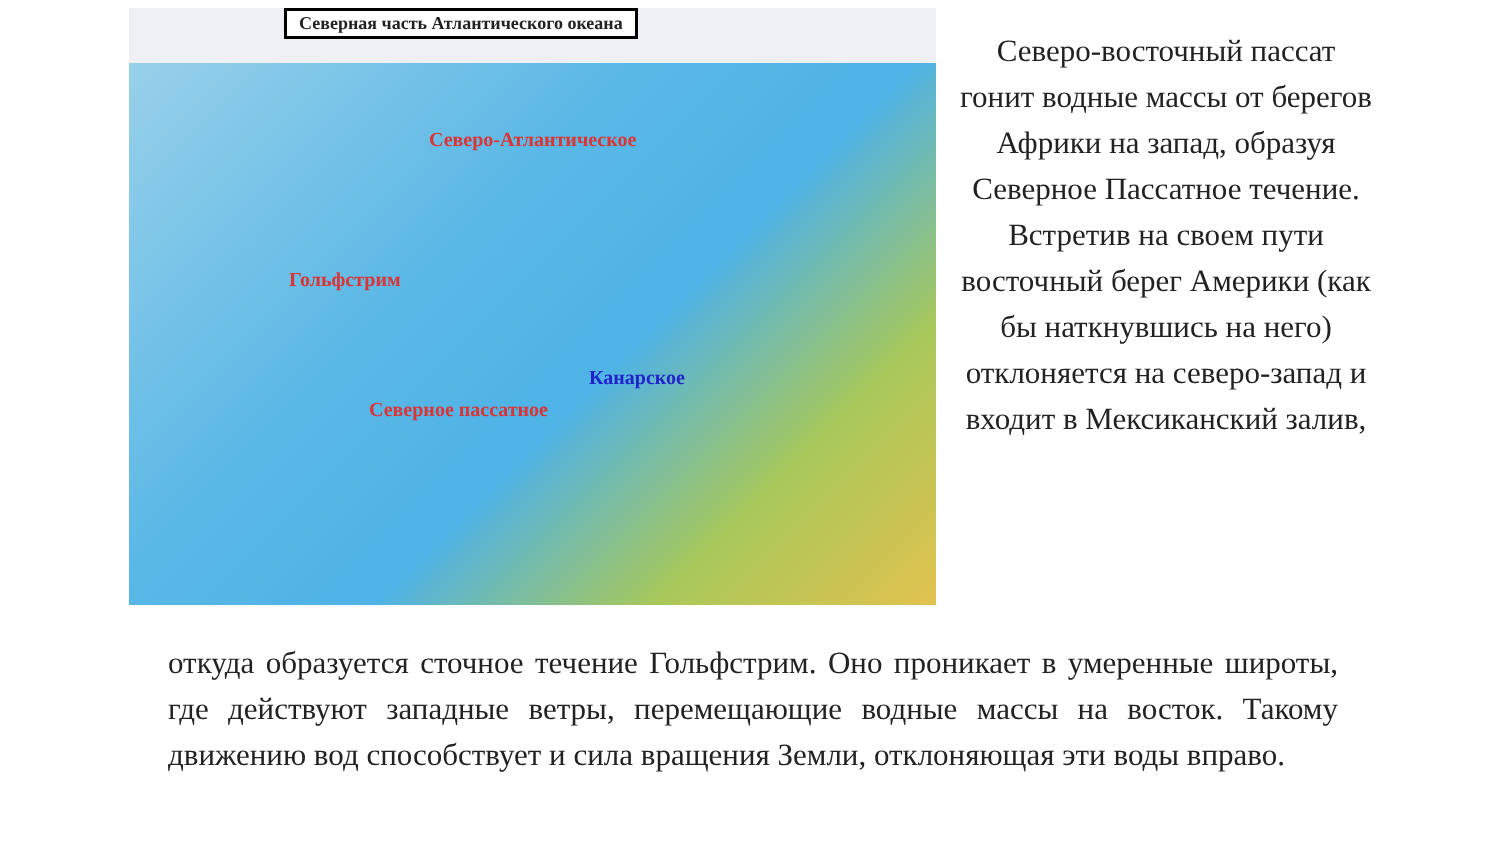Северная часть Атлантического океана
Северо-Атлантическое
Гольфстрим
Канарское
Северное пассатное
Северо-восточный пассат гонит водные массы от берегов Африки на запад, образуя Северное Пассатное течение. Встретив на своем пути восточный берег Америки (как бы наткнувшись на него) отклоняется на северо-запад и входит в Мексиканский залив,
откуда образуется сточное течение Гольфстрим. Оно проникает в умеренные широты, где действуют западные ветры, перемещающие водные массы на восток. Такому движению вод способствует и сила вращения Земли, отклоняющая эти воды вправо.